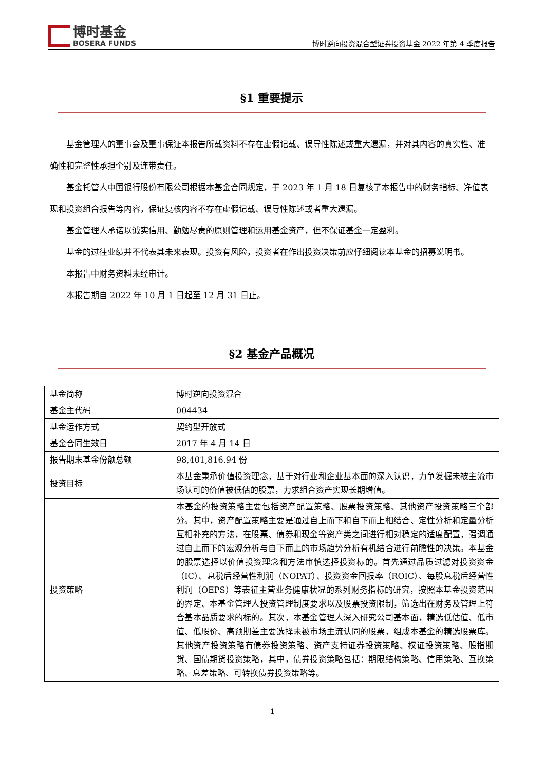博时基金
BOSERA FUNDS
博时逆向投资混合型证券投资基金 2022 年第 4 季度报告
§1 重要提示
基金管理人的董事会及董事保证本报告所载资料不存在虚假记载、误导性陈述或重大遗漏，并对其内容的真实性、准确性和完整性承担个别及连带责任。
基金托管人中国银行股份有限公司根据本基金合同规定，于 2023 年 1 月 18 日复核了本报告中的财务指标、净值表现和投资组合报告等内容，保证复核内容不存在虚假记载、误导性陈述或者重大遗漏。
基金管理人承诺以诚实信用、勤勉尽责的原则管理和运用基金资产，但不保证基金一定盈利。
基金的过往业绩并不代表其未来表现。投资有风险，投资者在作出投资决策前应仔细阅读本基金的招募说明书。
本报告中财务资料未经审计。
本报告期自 2022 年 10 月 1 日起至 12 月 31 日止。
§2 基金产品概况
| 基金简称 | 博时逆向投资混合 |
| 基金主代码 | 004434 |
| 基金运作方式 | 契约型开放式 |
| 基金合同生效日 | 2017 年 4 月 14 日 |
| 报告期末基金份额总额 | 98,401,816.94 份 |
| 投资目标 | 本基金秉承价值投资理念，基于对行业和企业基本面的深入认识，力争发掘未被主流市场认可的价值被低估的股票，力求组合资产实现长期增值。 |
| 投资策略 | 本基金的投资策略主要包括资产配置策略、股票投资策略、其他资产投资策略三个部分。其中，资产配置策略主要是通过自上而下和自下而上相结合、定性分析和定量分析互相补充的方法，在股票、债券和现金等资产类之间进行相对稳定的适度配置，强调通过自上而下的宏观分析与自下而上的市场趋势分析有机结合进行前瞻性的决策。本基金的股票选择以价值投资理念和方法审慎选择投资标的。首先通过品质过滤对投资资金（IC）、息税后经营性利润（NOPAT）、投资资金回报率（ROIC）、每股息税后经营性利润（OEPS）等表征主营业务健康状况的系列财务指标的研究，按照本基金投资范围的界定、本基金管理人投资管理制度要求以及股票投资限制，筛选出在财务及管理上符合基本品质要求的标的。其次，本基金管理人深入研究公司基本面，精选低估值、低市值、低股价、高预期差主要选择未被市场主流认同的股票，组成本基金的精选股票库。其他资产投资策略有债券投资策略、资产支持证券投资策略、权证投资策略、股指期货、国债期货投资策略，其中，债券投资策略包括：期限结构策略、信用策略、互换策略、息差策略、可转换债券投资策略等。 |
1